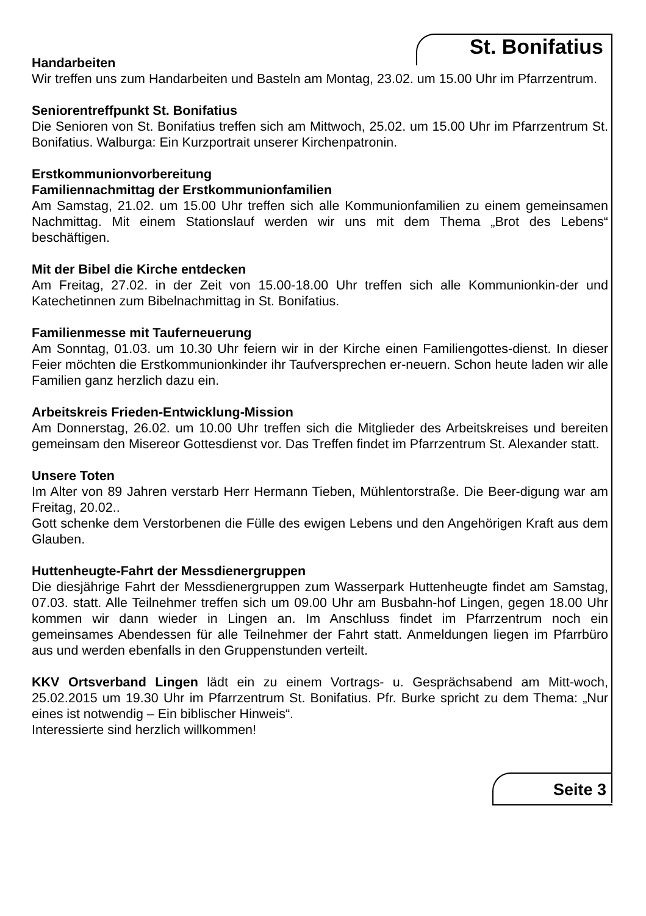St. Bonifatius
Handarbeiten
Wir treffen uns zum Handarbeiten und Basteln am Montag, 23.02. um 15.00 Uhr im Pfarrzentrum.
Seniorentreffpunkt St. Bonifatius
Die Senioren von St. Bonifatius treffen sich am Mittwoch, 25.02. um 15.00 Uhr im Pfarrzentrum St. Bonifatius. Walburga: Ein Kurzportrait unserer Kirchenpatronin.
Erstkommunionvorbereitung
Familiennachmittag der Erstkommunionfamilien
Am Samstag, 21.02. um 15.00 Uhr treffen sich alle Kommunionfamilien zu einem gemeinsamen Nachmittag. Mit einem Stationslauf werden wir uns mit dem Thema „Brot des Lebens“ beschäftigen.
Mit der Bibel die Kirche entdecken
Am Freitag, 27.02. in der Zeit von 15.00-18.00 Uhr treffen sich alle Kommunionkin-der und Katechetinnen zum Bibelnachmittag in St. Bonifatius.
Familienmesse mit Tauferneuerung
Am Sonntag, 01.03. um 10.30 Uhr feiern wir in der Kirche einen Familiengottes-dienst. In dieser Feier möchten die Erstkommunionkinder ihr Taufversprechen er-neuern. Schon heute laden wir alle Familien ganz herzlich dazu ein.
Arbeitskreis Frieden-Entwicklung-Mission
Am Donnerstag, 26.02. um 10.00 Uhr treffen sich die Mitglieder des Arbeitskreises und bereiten gemeinsam den Misereor Gottesdienst vor. Das Treffen findet im Pfarrzentrum St. Alexander statt.
Unsere Toten
Im Alter von 89 Jahren verstarb Herr Hermann Tieben, Mühlentorstraße. Die Beer-digung war am Freitag, 20.02..
Gott schenke dem Verstorbenen die Fülle des ewigen Lebens und den Angehörigen Kraft aus dem Glauben.
Huttenheugte-Fahrt der Messdienergruppen
Die diesjährige Fahrt der Messdienergruppen zum Wasserpark Huttenheugte findet am Samstag, 07.03. statt. Alle Teilnehmer treffen sich um 09.00 Uhr am Busbahn-hof Lingen, gegen 18.00 Uhr kommen wir dann wieder in Lingen an. Im Anschluss findet im Pfarrzentrum noch ein gemeinsames Abendessen für alle Teilnehmer der Fahrt statt. Anmeldungen liegen im Pfarrbüro aus und werden ebenfalls in den Gruppenstunden verteilt.
KKV Ortsverband Lingen lädt ein zu einem Vortrags- u. Gesprächsabend am Mitt-woch, 25.02.2015 um 19.30 Uhr im Pfarrzentrum St. Bonifatius. Pfr. Burke spricht zu dem Thema: „Nur eines ist notwendig – Ein biblischer Hinweis“.
Interessierte sind herzlich willkommen!
Seite 3